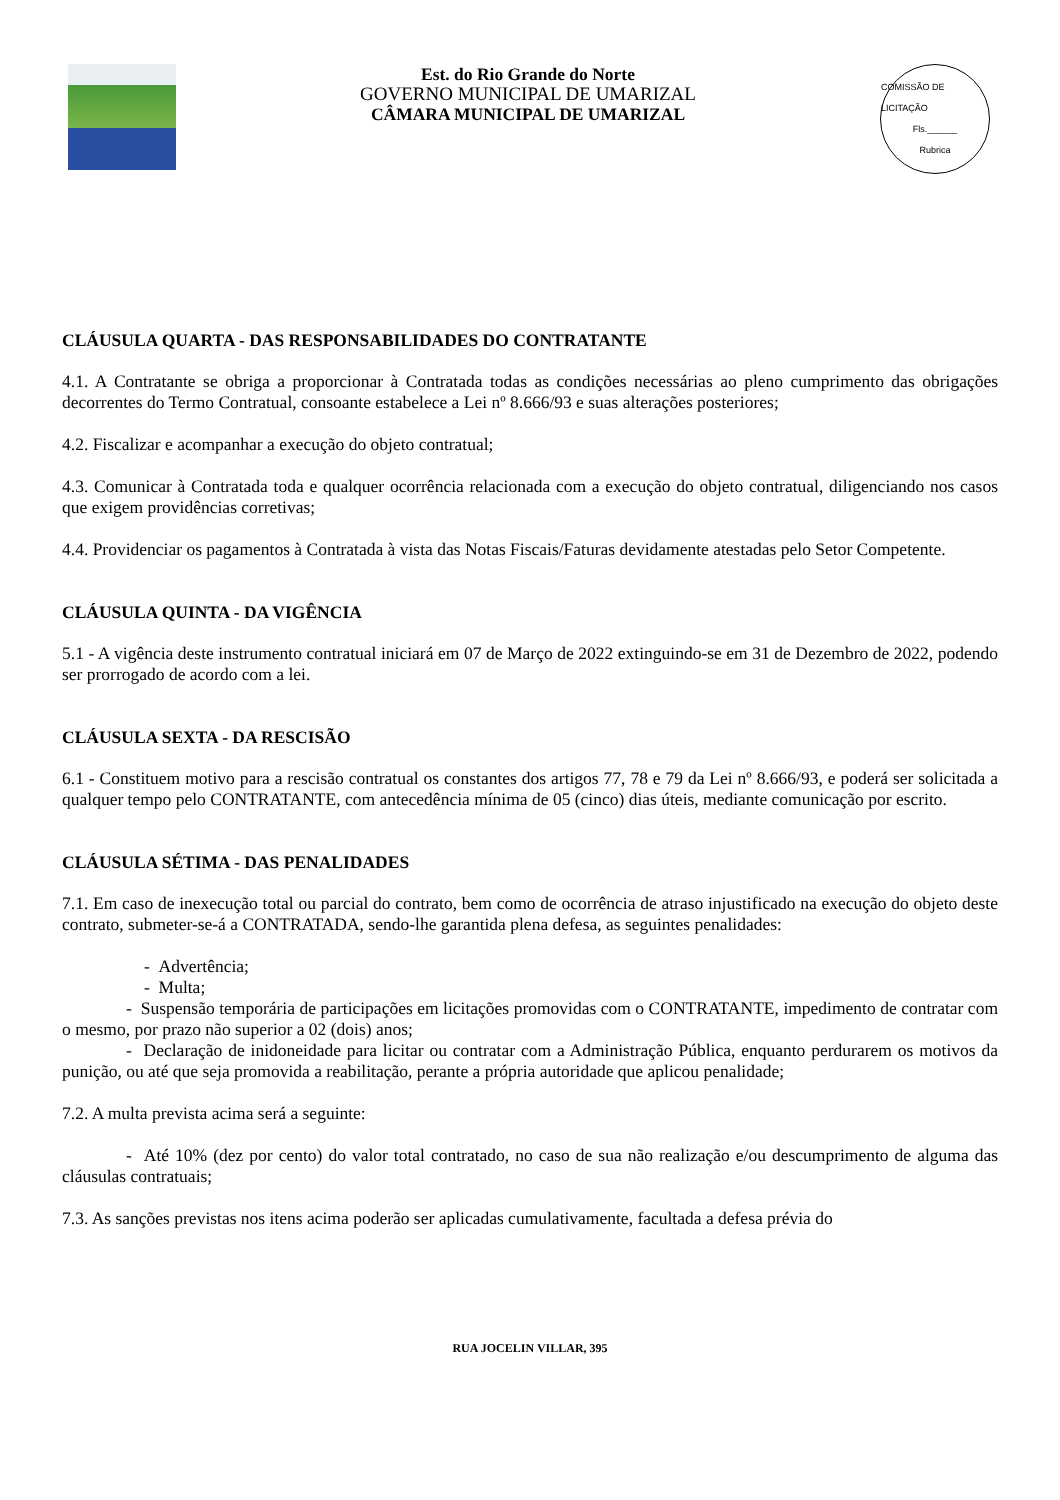Est. do Rio Grande do Norte
GOVERNO MUNICIPAL DE UMARIZAL
CÂMARA MUNICIPAL DE UMARIZAL
COMISSÃO DE LICITAÇÃO
Fls.______
Rubrica
CLÁUSULA QUARTA - DAS RESPONSABILIDADES DO CONTRATANTE
4.1. A Contratante se obriga a proporcionar à Contratada todas as condições necessárias ao pleno cumprimento das obrigações decorrentes do Termo Contratual, consoante estabelece a Lei nº 8.666/93 e suas alterações posteriores;
4.2. Fiscalizar e acompanhar a execução do objeto contratual;
4.3. Comunicar à Contratada toda e qualquer ocorrência relacionada com a execução do objeto contratual, diligenciando nos casos que exigem providências corretivas;
4.4. Providenciar os pagamentos à Contratada à vista das Notas Fiscais/Faturas devidamente atestadas pelo Setor Competente.
CLÁUSULA QUINTA - DA VIGÊNCIA
5.1 - A vigência deste instrumento contratual iniciará em 07 de Março de 2022 extinguindo-se em 31 de Dezembro de 2022, podendo ser prorrogado de acordo com a lei.
CLÁUSULA SEXTA - DA RESCISÃO
6.1 - Constituem motivo para a rescisão contratual os constantes dos artigos 77, 78 e 79 da Lei nº 8.666/93, e poderá ser solicitada a qualquer tempo pelo CONTRATANTE, com antecedência mínima de 05 (cinco) dias úteis, mediante comunicação por escrito.
CLÁUSULA SÉTIMA - DAS PENALIDADES
7.1. Em caso de inexecução total ou parcial do contrato, bem como de ocorrência de atraso injustificado na execução do objeto deste contrato, submeter-se-á a CONTRATADA, sendo-lhe garantida plena defesa, as seguintes penalidades:
- Advertência;
- Multa;
- Suspensão temporária de participações em licitações promovidas com o CONTRATANTE, impedimento de contratar com o mesmo, por prazo não superior a 02 (dois) anos;
- Declaração de inidoneidade para licitar ou contratar com a Administração Pública, enquanto perdurarem os motivos da punição, ou até que seja promovida a reabilitação, perante a própria autoridade que aplicou penalidade;
7.2. A multa prevista acima será a seguinte:
- Até 10% (dez por cento) do valor total contratado, no caso de sua não realização e/ou descumprimento de alguma das cláusulas contratuais;
7.3. As sanções previstas nos itens acima poderão ser aplicadas cumulativamente, facultada a defesa prévia do
RUA JOCELIN VILLAR, 395